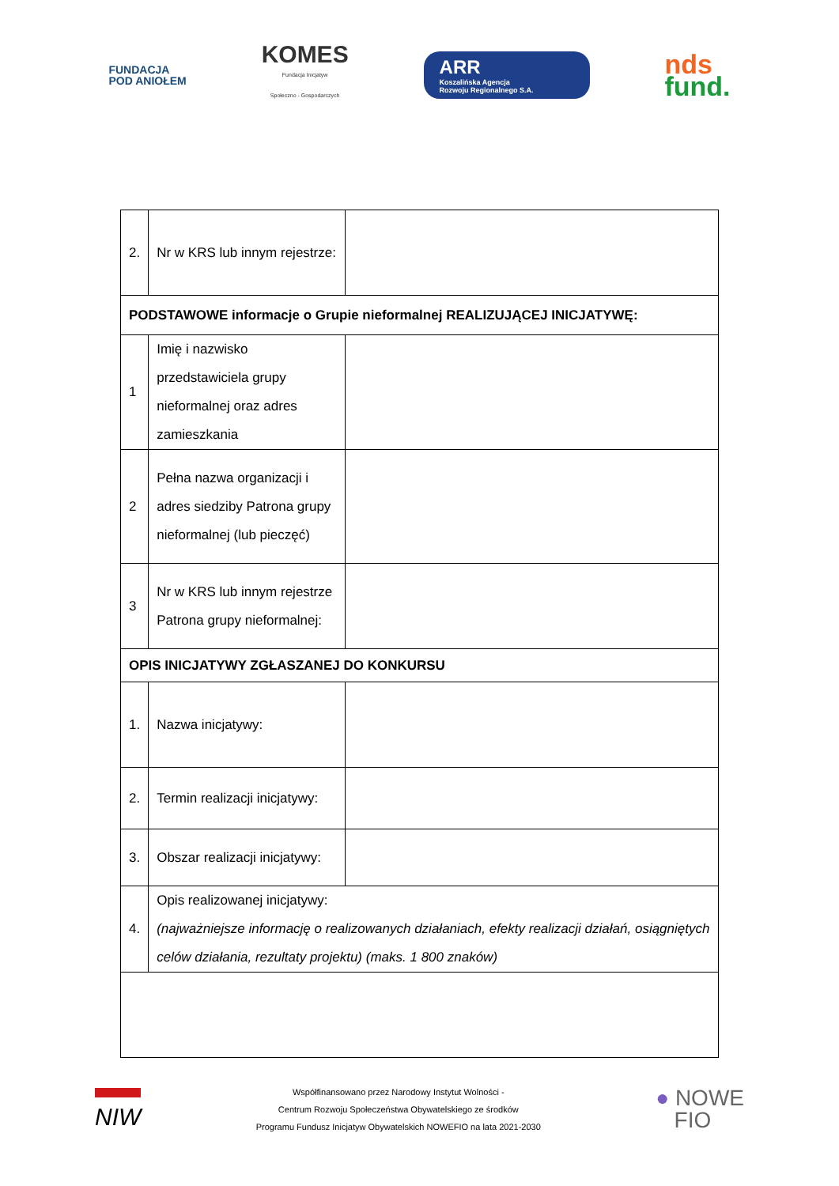FUNDACJA
POD ANIOŁEM
KOMES
Fundacja Inicjatyw
Społeczno - Gospodarczych
ARR
Koszalińska Agencja
Rozwoju Regionalnego S.A.
nds
fund.
| 2. | Nr w KRS lub innym rejestrze: | |
| PODSTAWOWE informacje o Grupie nieformalnej REALIZUJĄCEJ INICJATYWĘ: | | |
| 1 | Imię i nazwisko przedstawiciela grupy nieformalnej oraz adres zamieszkania | |
| 2 | Pełna nazwa organizacji i adres siedziby Patrona grupy nieformalnej (lub pieczęć) | |
| 3 | Nr w KRS lub innym rejestrze Patrona grupy nieformalnej: | |
| OPIS INICJATYWY ZGŁASZANEJ DO KONKURSU | | |
| 1. | Nazwa inicjatywy: | |
| 2. | Termin realizacji inicjatywy: | |
| 3. | Obszar realizacji inicjatywy: | |
| 4. | Opis realizowanej inicjatywy: (najważniejsze informację o realizowanych działaniach, efekty realizacji działań, osiągniętych celów działania, rezultaty projektu) (maks. 1 800 znaków) | |
NIW
Współfinansowano przez Narodowy Instytut Wolności -
Centrum Rozwoju Społeczeństwa Obywatelskiego ze środków
Programu Fundusz Inicjatyw Obywatelskich NOWEFIO na lata 2021-2030
● NOWE
FIO